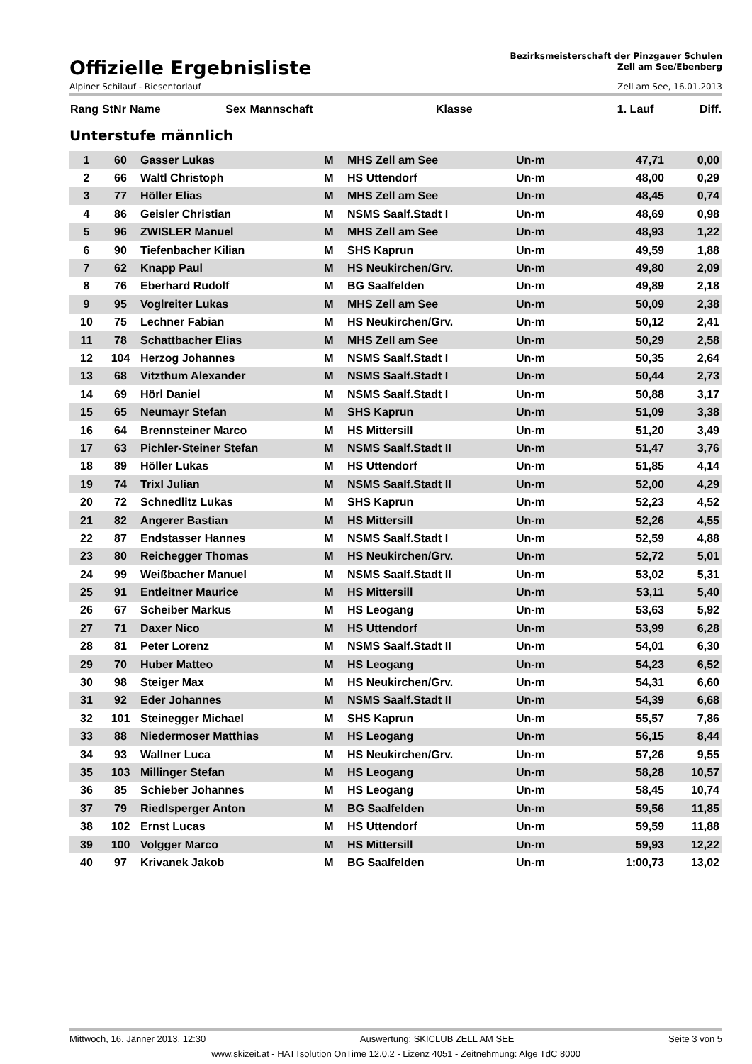Offizielle Ergebnisliste
Bezirksmeisterschaft der Pinzgauer Schulen
Zell am See/Ebenberg
Alpiner Schilauf - Riesentorlauf Zell am See, 16.01.2013
| Rang | StNr | Name | Sex | Mannschaft | Klasse | 1. Lauf | Diff. |
| --- | --- | --- | --- | --- | --- | --- | --- |
Unterstufe männlich
| 1 | 60 | Gasser Lukas | M | MHS Zell am See | Un-m | 47,71 | 0,00 |
| 2 | 66 | Waltl Christoph | M | HS Uttendorf | Un-m | 48,00 | 0,29 |
| 3 | 77 | Höller Elias | M | MHS Zell am See | Un-m | 48,45 | 0,74 |
| 4 | 86 | Geisler Christian | M | NSMS Saalf.Stadt I | Un-m | 48,69 | 0,98 |
| 5 | 96 | ZWISLER Manuel | M | MHS Zell am See | Un-m | 48,93 | 1,22 |
| 6 | 90 | Tiefenbacher Kilian | M | SHS Kaprun | Un-m | 49,59 | 1,88 |
| 7 | 62 | Knapp Paul | M | HS Neukirchen/Grv. | Un-m | 49,80 | 2,09 |
| 8 | 76 | Eberhard Rudolf | M | BG Saalfelden | Un-m | 49,89 | 2,18 |
| 9 | 95 | Voglreiter Lukas | M | MHS Zell am See | Un-m | 50,09 | 2,38 |
| 10 | 75 | Lechner Fabian | M | HS Neukirchen/Grv. | Un-m | 50,12 | 2,41 |
| 11 | 78 | Schattbacher Elias | M | MHS Zell am See | Un-m | 50,29 | 2,58 |
| 12 | 104 | Herzog Johannes | M | NSMS Saalf.Stadt I | Un-m | 50,35 | 2,64 |
| 13 | 68 | Vitzthum Alexander | M | NSMS Saalf.Stadt I | Un-m | 50,44 | 2,73 |
| 14 | 69 | Hörl Daniel | M | NSMS Saalf.Stadt I | Un-m | 50,88 | 3,17 |
| 15 | 65 | Neumayr Stefan | M | SHS Kaprun | Un-m | 51,09 | 3,38 |
| 16 | 64 | Brennsteiner Marco | M | HS Mittersill | Un-m | 51,20 | 3,49 |
| 17 | 63 | Pichler-Steiner Stefan | M | NSMS Saalf.Stadt II | Un-m | 51,47 | 3,76 |
| 18 | 89 | Höller Lukas | M | HS Uttendorf | Un-m | 51,85 | 4,14 |
| 19 | 74 | Trixl Julian | M | NSMS Saalf.Stadt II | Un-m | 52,00 | 4,29 |
| 20 | 72 | Schnedlitz Lukas | M | SHS Kaprun | Un-m | 52,23 | 4,52 |
| 21 | 82 | Angerer Bastian | M | HS Mittersill | Un-m | 52,26 | 4,55 |
| 22 | 87 | Endstasser Hannes | M | NSMS Saalf.Stadt I | Un-m | 52,59 | 4,88 |
| 23 | 80 | Reichegger Thomas | M | HS Neukirchen/Grv. | Un-m | 52,72 | 5,01 |
| 24 | 99 | Weißbacher Manuel | M | NSMS Saalf.Stadt II | Un-m | 53,02 | 5,31 |
| 25 | 91 | Entleitner Maurice | M | HS Mittersill | Un-m | 53,11 | 5,40 |
| 26 | 67 | Scheiber Markus | M | HS Leogang | Un-m | 53,63 | 5,92 |
| 27 | 71 | Daxer Nico | M | HS Uttendorf | Un-m | 53,99 | 6,28 |
| 28 | 81 | Peter Lorenz | M | NSMS Saalf.Stadt II | Un-m | 54,01 | 6,30 |
| 29 | 70 | Huber Matteo | M | HS Leogang | Un-m | 54,23 | 6,52 |
| 30 | 98 | Steiger Max | M | HS Neukirchen/Grv. | Un-m | 54,31 | 6,60 |
| 31 | 92 | Eder Johannes | M | NSMS Saalf.Stadt II | Un-m | 54,39 | 6,68 |
| 32 | 101 | Steinegger Michael | M | SHS Kaprun | Un-m | 55,57 | 7,86 |
| 33 | 88 | Niedermoser Matthias | M | HS Leogang | Un-m | 56,15 | 8,44 |
| 34 | 93 | Wallner Luca | M | HS Neukirchen/Grv. | Un-m | 57,26 | 9,55 |
| 35 | 103 | Millinger Stefan | M | HS Leogang | Un-m | 58,28 | 10,57 |
| 36 | 85 | Schieber Johannes | M | HS Leogang | Un-m | 58,45 | 10,74 |
| 37 | 79 | Riedlsperger Anton | M | BG Saalfelden | Un-m | 59,56 | 11,85 |
| 38 | 102 | Ernst Lucas | M | HS Uttendorf | Un-m | 59,59 | 11,88 |
| 39 | 100 | Volgger Marco | M | HS Mittersill | Un-m | 59,93 | 12,22 |
| 40 | 97 | Krivanek Jakob | M | BG Saalfelden | Un-m | 1:00,73 | 13,02 |
Mittwoch, 16. Jänner 2013, 12:30 Auswertung: SKICLUB ZELL AM SEE Seite 3 von 5
www.skizeit.at - HATTsolution OnTime 12.0.2 - Lizenz 4051 - Zeitnehmung: Alge TdC 8000